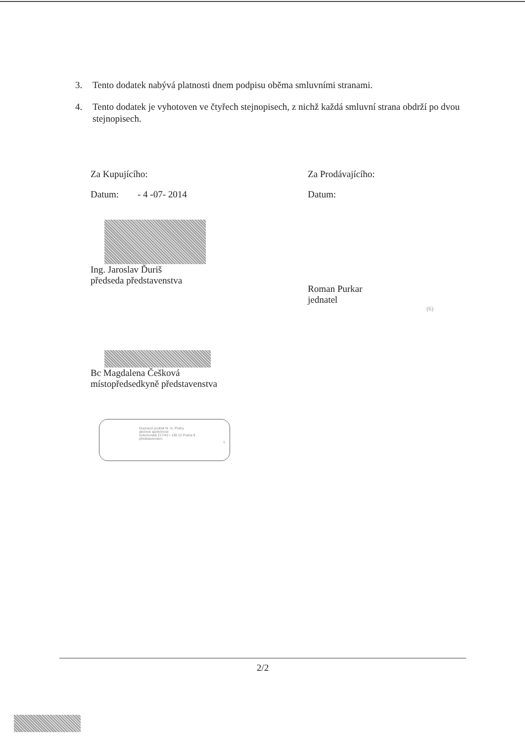3. Tento dodatek nabývá platnosti dnem podpisu oběma smluvními stranami.
4. Tento dodatek je vyhotoven ve čtyřech stejnopisech, z nichž každá smluvní strana obdrží po dvou stejnopisech.
Za Kupujícího:
Datum: - 4 -07- 2014
Ing. Jaroslav Ďuriš
předseda představenstva
Bc Magdalena Češková
místopředsedkyně představenstva
Za Prodávajícího:
Datum:
Roman Purkar
jednatel
(6)
Dopravní podnik hl. m. Prahy,
akciová společnost
Sokolovská 217/42 • 190 22 Praha 9
představenstvo
1
2/2